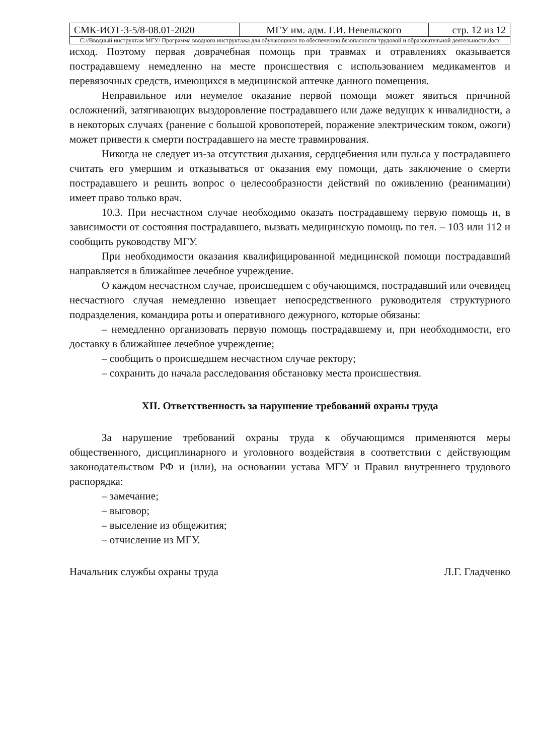| СМК-ИОТ-3-5/8-08.01-2020 | МГУ им. адм. Г.И. Невельского | стр. 12 из 12 |
| С://Вводный инструктаж МГУ/ Программа вводного инструктажа для обучающихся по обеспечению безопасности трудовой и образовательной деятельности.docx | | |
исход. Поэтому первая доврачебная помощь при травмах и отравлениях оказывается пострадавшему немедленно на месте происшествия с использованием медикаментов и перевязочных средств, имеющихся в медицинской аптечке данного помещения.
Неправильное или неумелое оказание первой помощи может явиться причиной осложнений, затягивающих выздоровление пострадавшего или даже ведущих к инвалидности, а в некоторых случаях (ранение с большой кровопотерей, поражение электрическим током, ожоги) может привести к смерти пострадавшего на месте травмирования.
Никогда не следует из-за отсутствия дыхания, сердцебиения или пульса у пострадавшего считать его умершим и отказываться от оказания ему помощи, дать заключение о смерти пострадавшего и решить вопрос о целесообразности действий по оживлению (реанимации) имеет право только врач.
10.3. При несчастном случае необходимо оказать пострадавшему первую помощь и, в зависимости от состояния пострадавшего, вызвать медицинскую помощь по тел. – 103 или 112 и сообщить руководству МГУ.
При необходимости оказания квалифицированной медицинской помощи пострадавший направляется в ближайшее лечебное учреждение.
О каждом несчастном случае, происшедшем с обучающимся, пострадавший или очевидец несчастного случая немедленно извещает непосредственного руководителя структурного подразделения, командира роты и оперативного дежурного, которые обязаны:
– немедленно организовать первую помощь пострадавшему и, при необходимости, его доставку в ближайшее лечебное учреждение;
– сообщить о происшедшем несчастном случае ректору;
– сохранить до начала расследования обстановку места происшествия.
XII. Ответственность за нарушение требований охраны труда
За нарушение требований охраны труда к обучающимся применяются меры общественного, дисциплинарного и уголовного воздействия в соответствии с действующим законодательством РФ и (или), на основании устава МГУ и Правил внутреннего трудового распорядка:
– замечание;
– выговор;
– выселение из общежития;
– отчисление из МГУ.
Начальник службы охраны труда Л.Г. Гладченко